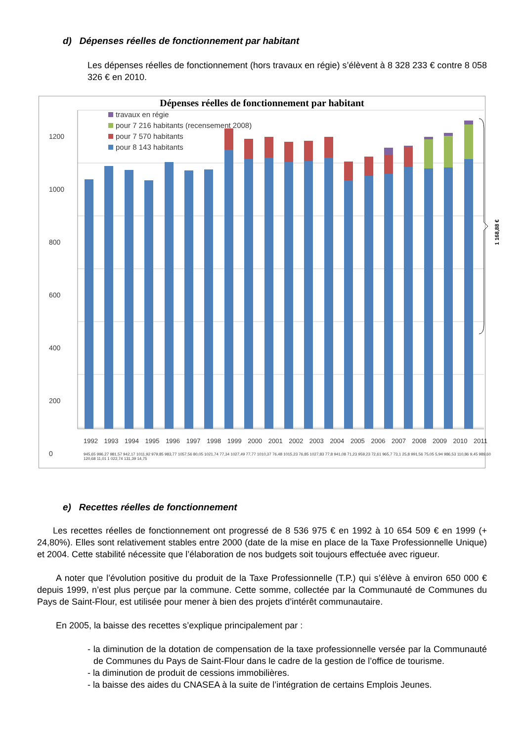d) Dépenses réelles de fonctionnement par habitant
Les dépenses réelles de fonctionnement (hors travaux en régie) s’élèvent à 8 328 233 € contre 8 058 326 € en 2010.
1 168,88 €
Dépenses réelles de fonctionnement par habitant
travaux en régie
pour 7 216 habitants (recensement 2008)
pour 7 570 habitants
pour 8 143 habitants
1200
1000
800
600
400
200
0
1992 1993 1994 1995 1996 1997 1998 1999 2000 2001 2002 2003 2004 2005 2006 2007 2008 2009 2010 2011
945,65 996,27 981,57 942,17 1011,92 979,85 983,77 1057,56 80,05 1021,74 77,34 1027,49 77,77 1010,37 76,48 1015,23 76,85 1027,83 77,8 941,08 71,23 959,23 72,61 965,7 73,1 25,8 991,56 75,05 5,94 986,53 110,86 9,45 989,60 120,68 11,01 1 022,74 131,39 14,75
e) Recettes réelles de fonctionnement
Les recettes réelles de fonctionnement ont progressé de 8 536 975 € en 1992 à 10 654 509 € en 1999 (+ 24,80%). Elles sont relativement stables entre 2000 (date de la mise en place de la Taxe Professionnelle Unique) et 2004. Cette stabilité nécessite que l’élaboration de nos budgets soit toujours effectuée avec rigueur.
A noter que l’évolution positive du produit de la Taxe Professionnelle (T.P.) qui s’élève à environ 650 000 € depuis 1999, n’est plus perçue par la commune. Cette somme, collectée par la Communauté de Communes du Pays de Saint-Flour, est utilisée pour mener à bien des projets d’intérêt communautaire.
En 2005, la baisse des recettes s’explique principalement par :
- la diminution de la dotation de compensation de la taxe professionnelle versée par la Communauté de Communes du Pays de Saint-Flour dans le cadre de la gestion de l’office de tourisme.
- la diminution de produit de cessions immobilières.
- la baisse des aides du CNASEA à la suite de l’intégration de certains Emplois Jeunes.